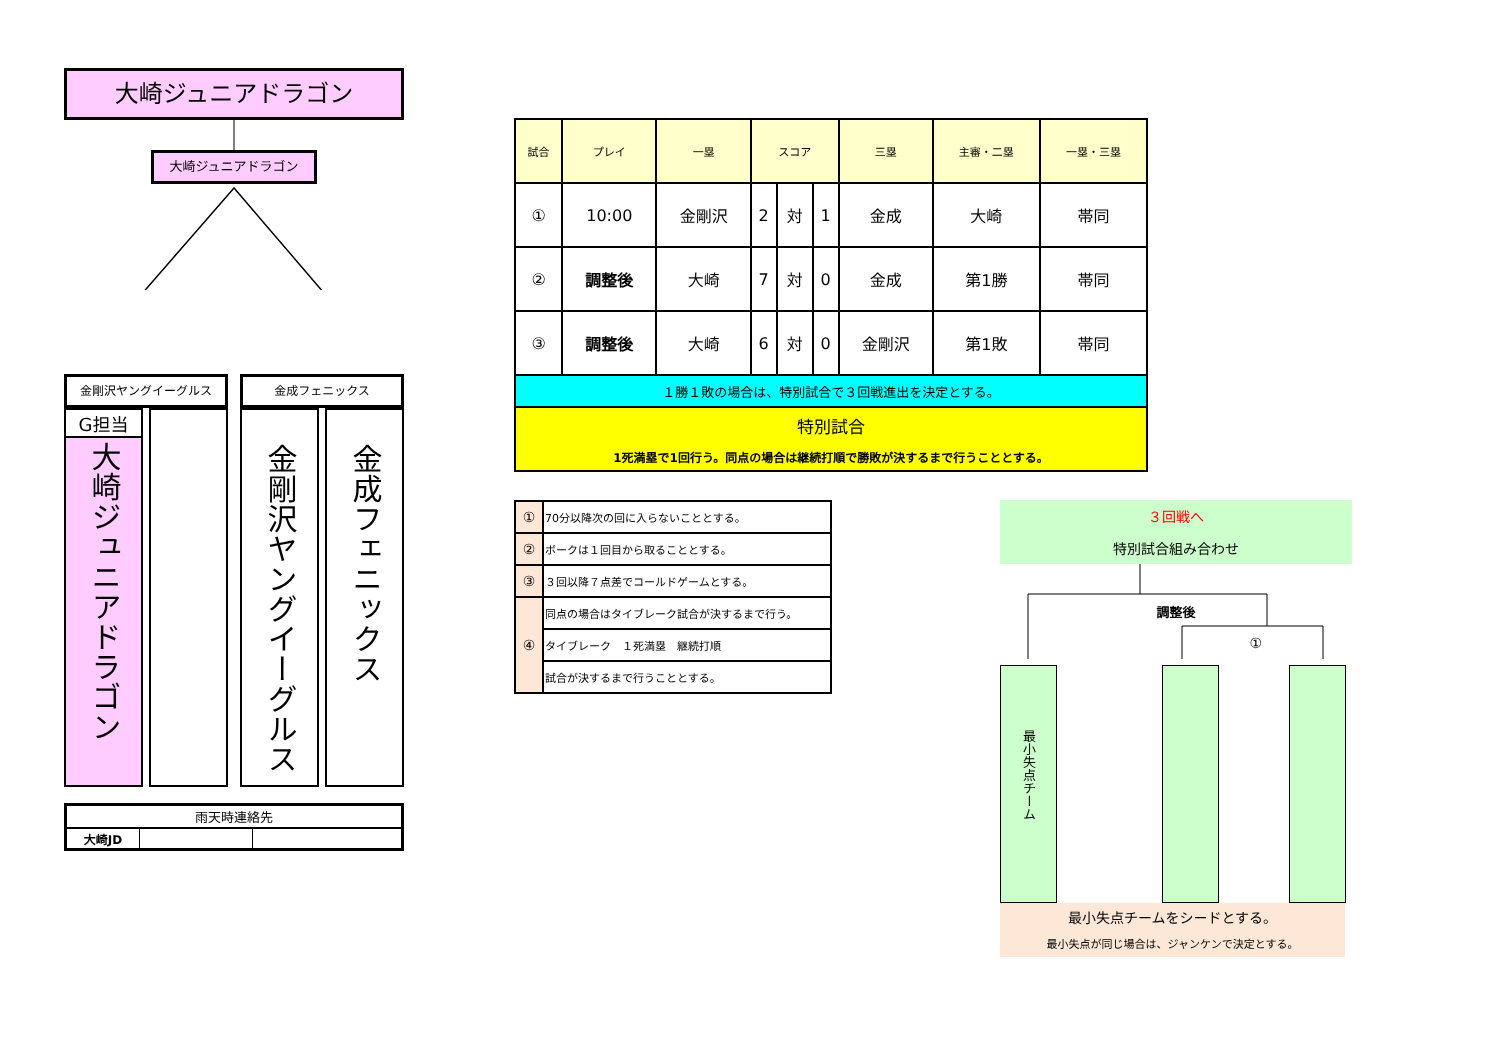大崎ジュニアドラゴン
大崎ジュニアドラゴン
金剛沢ヤングイーグルス
G担当
大崎ジュニアドラゴン
金成フェニックス
金剛沢ヤングイーグルス
金成フェニックス
| 雨天時連絡先 | | |
| 大崎JD | | |
| 試合 | プレイ | 一塁 | スコア | | | 三塁 | 主審・二塁 | 一塁・三塁 |
| --- | --- | --- | --- | --- | --- | --- | --- | --- |
| ① | 10:00 | 金剛沢 | 2 | 対 | 1 | 金成 | 大崎 | 帯同 |
| ② | 調整後 | 大崎 | 7 | 対 | 0 | 金成 | 第1勝 | 帯同 |
| ③ | 調整後 | 大崎 | 6 | 対 | 0 | 金剛沢 | 第1敗 | 帯同 |
| １勝１敗の場合は、特別試合で３回戦進出を決定とする。 | | | | | | | | |
| 特別試合 1死満塁で1回行う。同点の場合は継続打順で勝敗が決するまで行うこととする。 | | | | | | | | |
| ① | 70分以降次の回に入らないこととする。 |
| ② | ボークは１回目から取ることとする。 |
| ③ | ３回以降７点差でコールドゲームとする。 |
| ④ | 同点の場合はタイブレーク試合が決するまで行う。 |
| | タイブレーク １死満塁 継続打順 |
| | 試合が決するまで行うこととする。 |
３回戦へ
特別試合組み合わせ
調整後
①
最小失点チーム
最小失点チームをシードとする。
最小失点が同じ場合は、ジャンケンで決定とする。